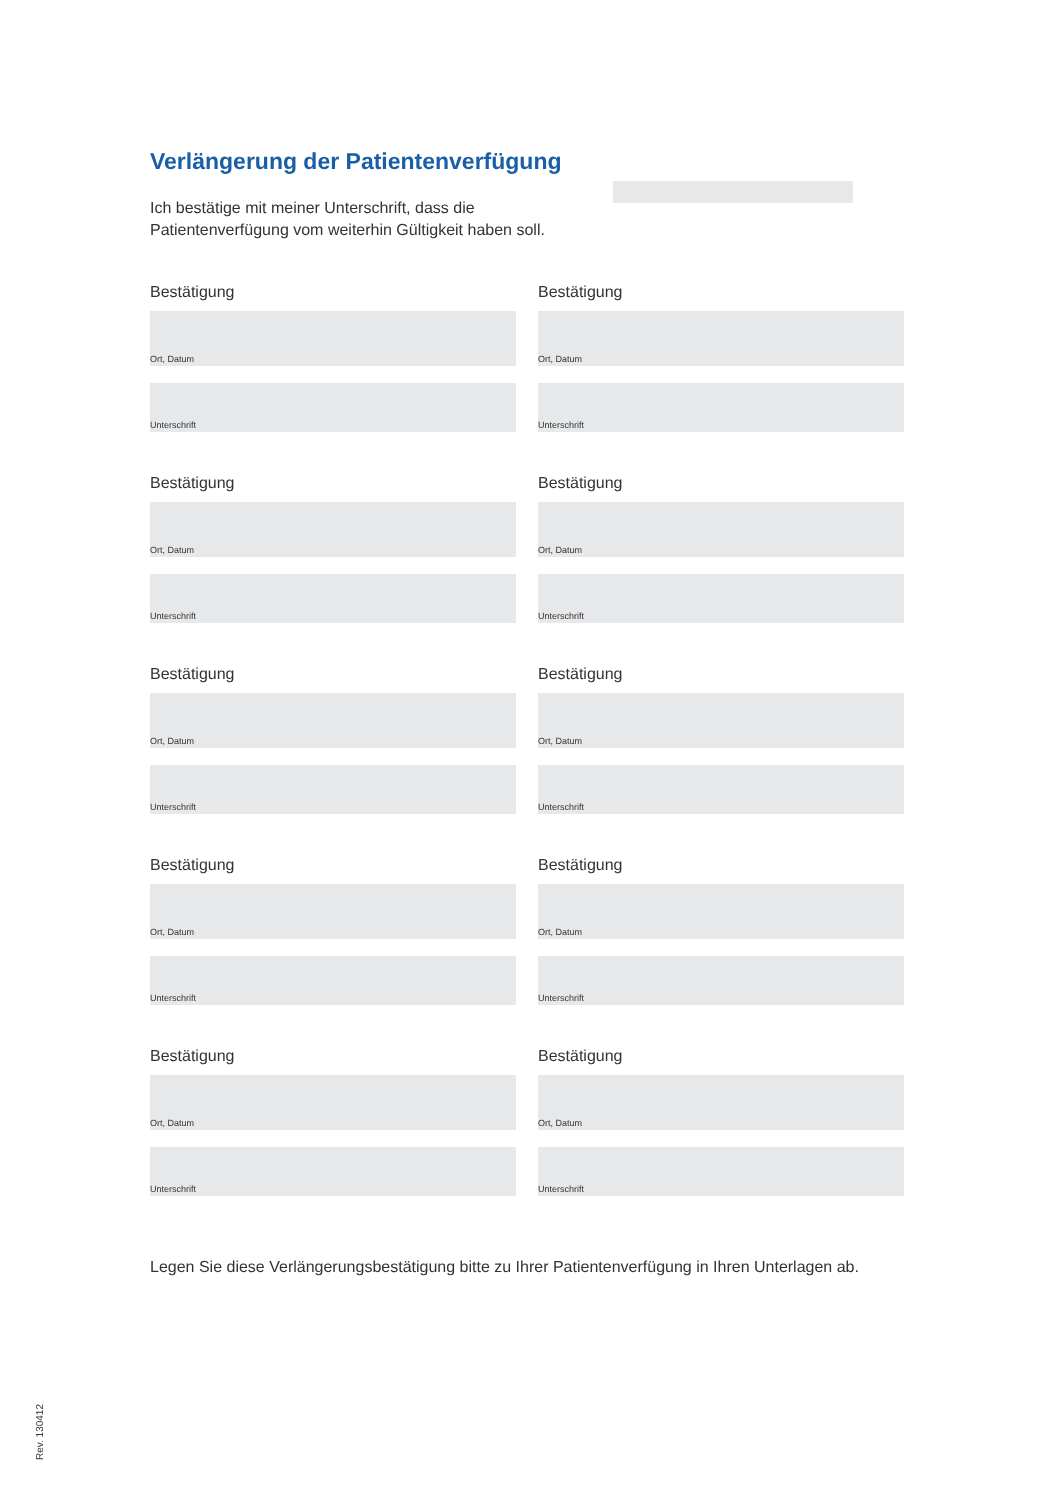Verlängerung der Patientenverfügung
Ich bestätige mit meiner Unterschrift, dass die Patientenverfügung vom weiterhin Gültigkeit haben soll.
Bestätigung
Ort, Datum
Unterschrift
Bestätigung
Ort, Datum
Unterschrift
Bestätigung
Ort, Datum
Unterschrift
Bestätigung
Ort, Datum
Unterschrift
Bestätigung
Ort, Datum
Unterschrift
Bestätigung
Ort, Datum
Unterschrift
Bestätigung
Ort, Datum
Unterschrift
Bestätigung
Ort, Datum
Unterschrift
Bestätigung
Ort, Datum
Unterschrift
Bestätigung
Ort, Datum
Unterschrift
Legen Sie diese Verlängerungsbestätigung bitte zu Ihrer Patientenverfügung in Ihren Unterlagen ab.
Rev. 130412